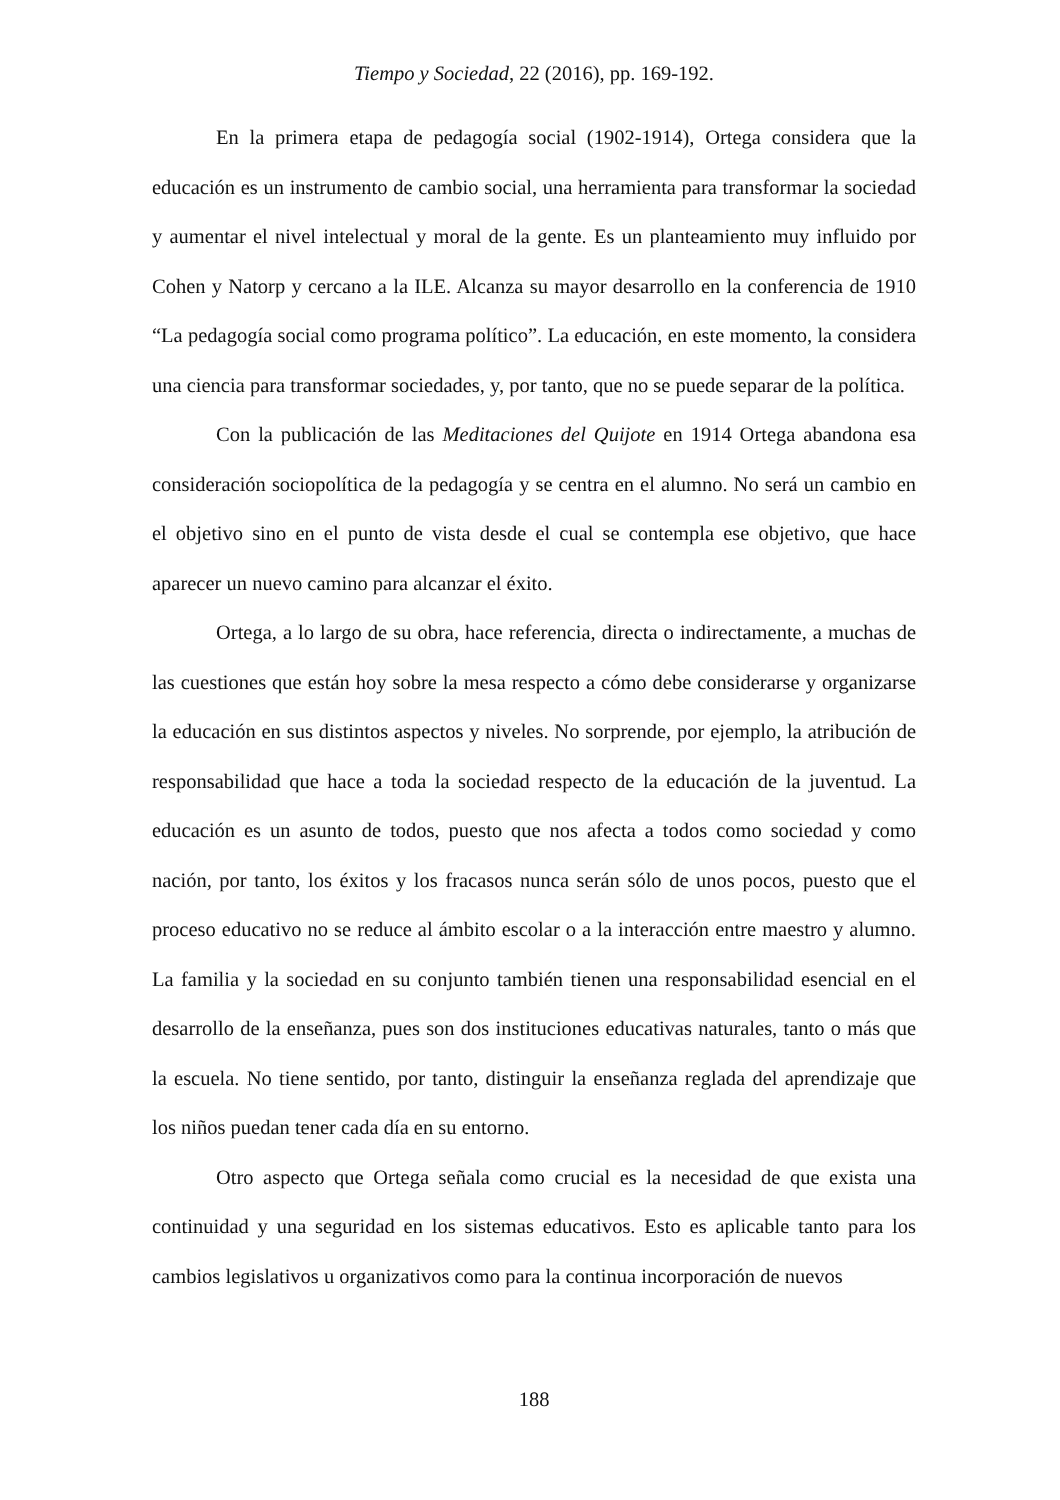Tiempo y Sociedad, 22 (2016), pp. 169-192.
En la primera etapa de pedagogía social (1902-1914), Ortega considera que la educación es un instrumento de cambio social, una herramienta para transformar la sociedad y aumentar el nivel intelectual y moral de la gente. Es un planteamiento muy influido por Cohen y Natorp y cercano a la ILE. Alcanza su mayor desarrollo en la conferencia de 1910 “La pedagogía social como programa político”. La educación, en este momento, la considera una ciencia para transformar sociedades, y, por tanto, que no se puede separar de la política.
Con la publicación de las Meditaciones del Quijote en 1914 Ortega abandona esa consideración sociopolítica de la pedagogía y se centra en el alumno. No será un cambio en el objetivo sino en el punto de vista desde el cual se contempla ese objetivo, que hace aparecer un nuevo camino para alcanzar el éxito.
Ortega, a lo largo de su obra, hace referencia, directa o indirectamente, a muchas de las cuestiones que están hoy sobre la mesa respecto a cómo debe considerarse y organizarse la educación en sus distintos aspectos y niveles. No sorprende, por ejemplo, la atribución de responsabilidad que hace a toda la sociedad respecto de la educación de la juventud. La educación es un asunto de todos, puesto que nos afecta a todos como sociedad y como nación, por tanto, los éxitos y los fracasos nunca serán sólo de unos pocos, puesto que el proceso educativo no se reduce al ámbito escolar o a la interacción entre maestro y alumno. La familia y la sociedad en su conjunto también tienen una responsabilidad esencial en el desarrollo de la enseñanza, pues son dos instituciones educativas naturales, tanto o más que la escuela. No tiene sentido, por tanto, distinguir la enseñanza reglada del aprendizaje que los niños puedan tener cada día en su entorno.
Otro aspecto que Ortega señala como crucial es la necesidad de que exista una continuidad y una seguridad en los sistemas educativos. Esto es aplicable tanto para los cambios legislativos u organizativos como para la continua incorporación de nuevos
188